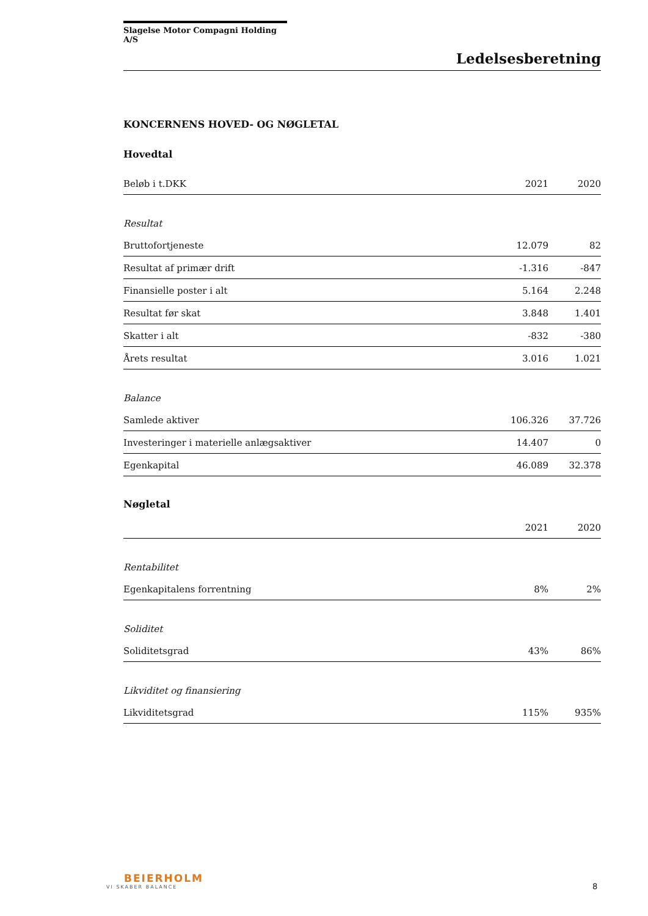Slagelse Motor Compagni Holding A/S
Ledelsesberetning
KONCERNENS HOVED- OG NØGLETAL
Hovedtal
| Beløb i t.DKK | 2021 | 2020 |
| --- | --- | --- |
| Resultat | | |
| Bruttofortjeneste | 12.079 | 82 |
| Resultat af primær drift | -1.316 | -847 |
| Finansielle poster i alt | 5.164 | 2.248 |
| Resultat før skat | 3.848 | 1.401 |
| Skatter i alt | -832 | -380 |
| Årets resultat | 3.016 | 1.021 |
| Balance | | |
| Samlede aktiver | 106.326 | 37.726 |
| Investeringer i materielle anlægsaktiver | 14.407 | 0 |
| Egenkapital | 46.089 | 32.378 |
Nøgletal
| | 2021 | 2020 |
| --- | --- | --- |
| Rentabilitet | | |
| Egenkapitalens forrentning | 8% | 2% |
| Soliditet | | |
| Soliditetsgrad | 43% | 86% |
| Likviditet og finansiering | | |
| Likviditetsgrad | 115% | 935% |
BEIERHOLM
VI SKABER BALANCE
8